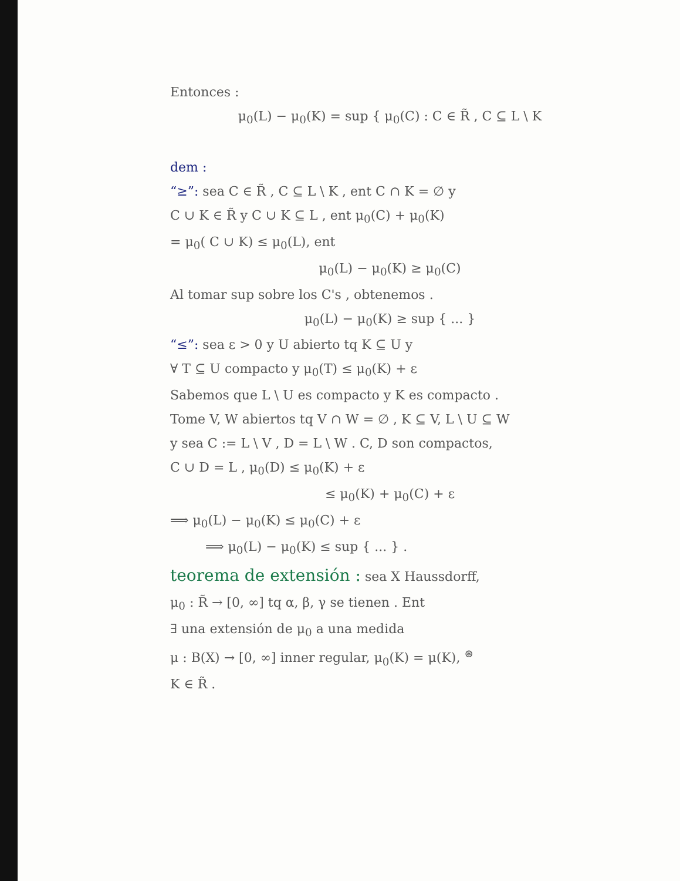Entonces :
μ<sub>0</sub>(L) − μ<sub>0</sub>(K) = sup { μ<sub>0</sub>(C) : C ∈ R̃ , C ⊆ L \ K
dem :
“≥”: sea C ∈ R̃ , C ⊆ L \ K , ent C ∩ K = ∅ y
C ∪ K ∈ R̃ y C ∪ K ⊆ L , ent μ<sub>0</sub>(C) + μ<sub>0</sub>(K)
= μ<sub>0</sub>( C ∪ K) ≤ μ<sub>0</sub>(L), ent
μ<sub>0</sub>(L) − μ<sub>0</sub>(K) ≥ μ<sub>0</sub>(C)
Al tomar sup sobre los C's , obtenemos .
μ<sub>0</sub>(L) − μ<sub>0</sub>(K) ≥ sup { ... }
“≤”: sea ε > 0 y U abierto tq K ⊆ U y
∀ T ⊆ U compacto y μ<sub>0</sub>(T) ≤ μ<sub>0</sub>(K) + ε
Sabemos que L \ U es compacto y K es compacto .
Tome V, W abiertos tq V ∩ W = ∅ , K ⊆ V, L \ U ⊆ W
y sea C := L \ V , D = L \ W . C, D son compactos,
C ∪ D = L , μ<sub>0</sub>(D) ≤ μ<sub>0</sub>(K) + ε
≤ μ<sub>0</sub>(K) + μ<sub>0</sub>(C) + ε
⟹ μ<sub>0</sub>(L) − μ<sub>0</sub>(K) ≤ μ<sub>0</sub>(C) + ε
⟹ μ<sub>0</sub>(L) − μ<sub>0</sub>(K) ≤ sup { ... } .
teorema de extensión : sea X Haussdorff,
μ<sub>0</sub> : R̃ → [0, ∞] tq α, β, γ se tienen . Ent
∃ una extensión de μ<sub>0</sub> a una medida
μ : B(X) → [0, ∞] inner regular, μ<sub>0</sub>(K) = μ(K), <sup>⊛</sup>
K ∈ R̃ .